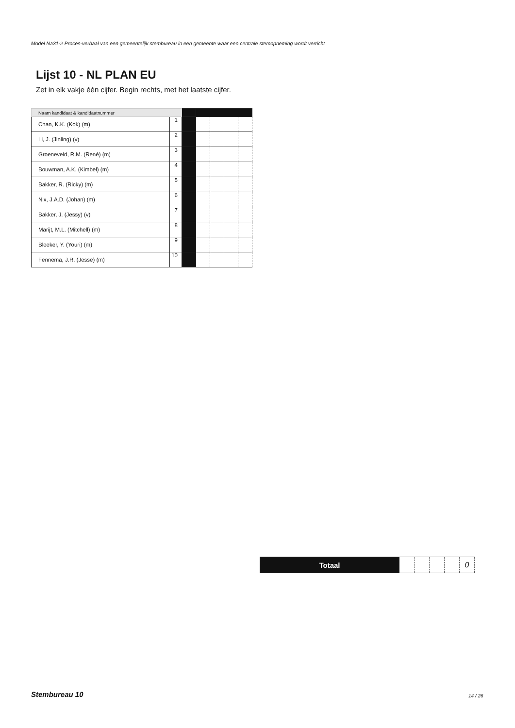Model Na31-2 Proces-verbaal van een gemeentelijk stembureau in een gemeente waar een centrale stemopneming wordt verricht
Lijst 10 - NL PLAN EU
Zet in elk vakje één cijfer. Begin rechts, met het laatste cijfer.
| Naam kandidaat & kandidaatnummer | | | | | | |
| Chan, K.K. (Kok) (m) | 1 | | | | | |
| Li, J. (Jinling) (v) | 2 | | | | | |
| Groeneveld, R.M. (René) (m) | 3 | | | | | |
| Bouwman, A.K. (Kimbel) (m) | 4 | | | | | |
| Bakker, R. (Ricky) (m) | 5 | | | | | |
| Nix, J.A.D. (Johan) (m) | 6 | | | | | |
| Bakker, J. (Jessy) (v) | 7 | | | | | |
| Marijt, M.L. (Mitchell) (m) | 8 | | | | | |
| Bleeker, Y. (Youri) (m) | 9 | | | | | |
| Fennema, J.R. (Jesse) (m) | 10 | | | | | |
| Totaal | | | | | 0 |
Stembureau 10 14 / 26